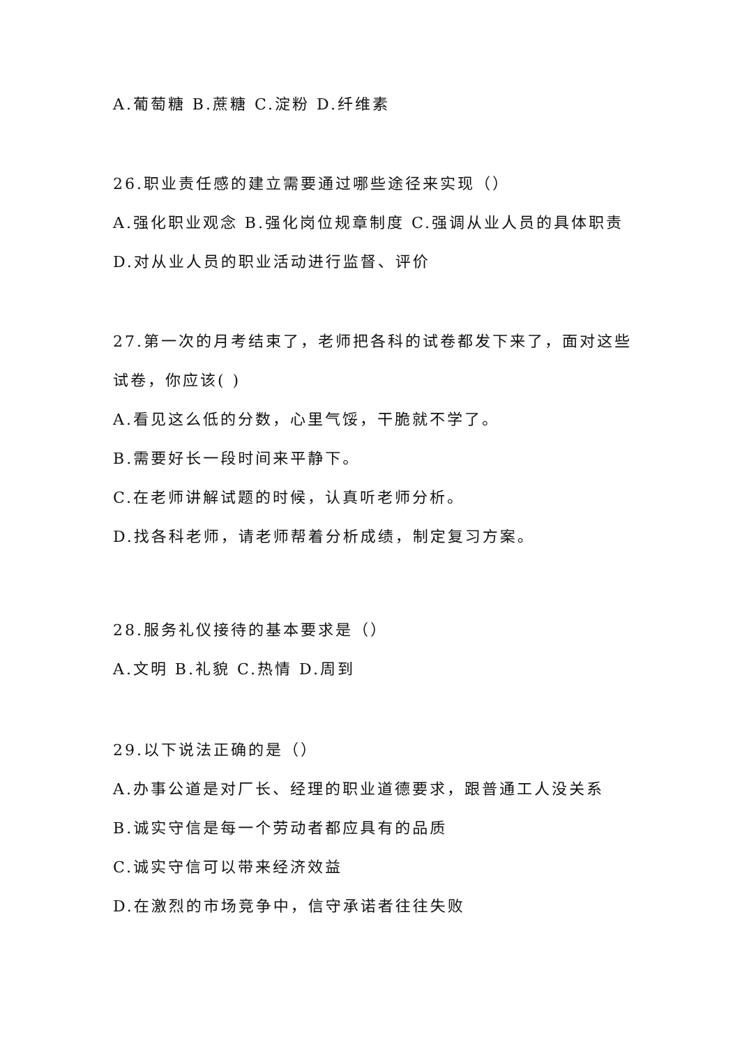A.葡萄糖 B.蔗糖 C.淀粉 D.纤维素
26.职业责任感的建立需要通过哪些途径来实现（）
A.强化职业观念 B.强化岗位规章制度 C.强调从业人员的具体职责 D.对从业人员的职业活动进行监督、评价
27.第一次的月考结束了，老师把各科的试卷都发下来了，面对这些试卷，你应该( )
A.看见这么低的分数，心里气馁，干脆就不学了。
B.需要好长一段时间来平静下。
C.在老师讲解试题的时候，认真听老师分析。
D.找各科老师，请老师帮着分析成绩，制定复习方案。
28.服务礼仪接待的基本要求是（）
A.文明 B.礼貌 C.热情 D.周到
29.以下说法正确的是（）
A.办事公道是对厂长、经理的职业道德要求，跟普通工人没关系
B.诚实守信是每一个劳动者都应具有的品质
C.诚实守信可以带来经济效益
D.在激烈的市场竞争中，信守承诺者往往失败